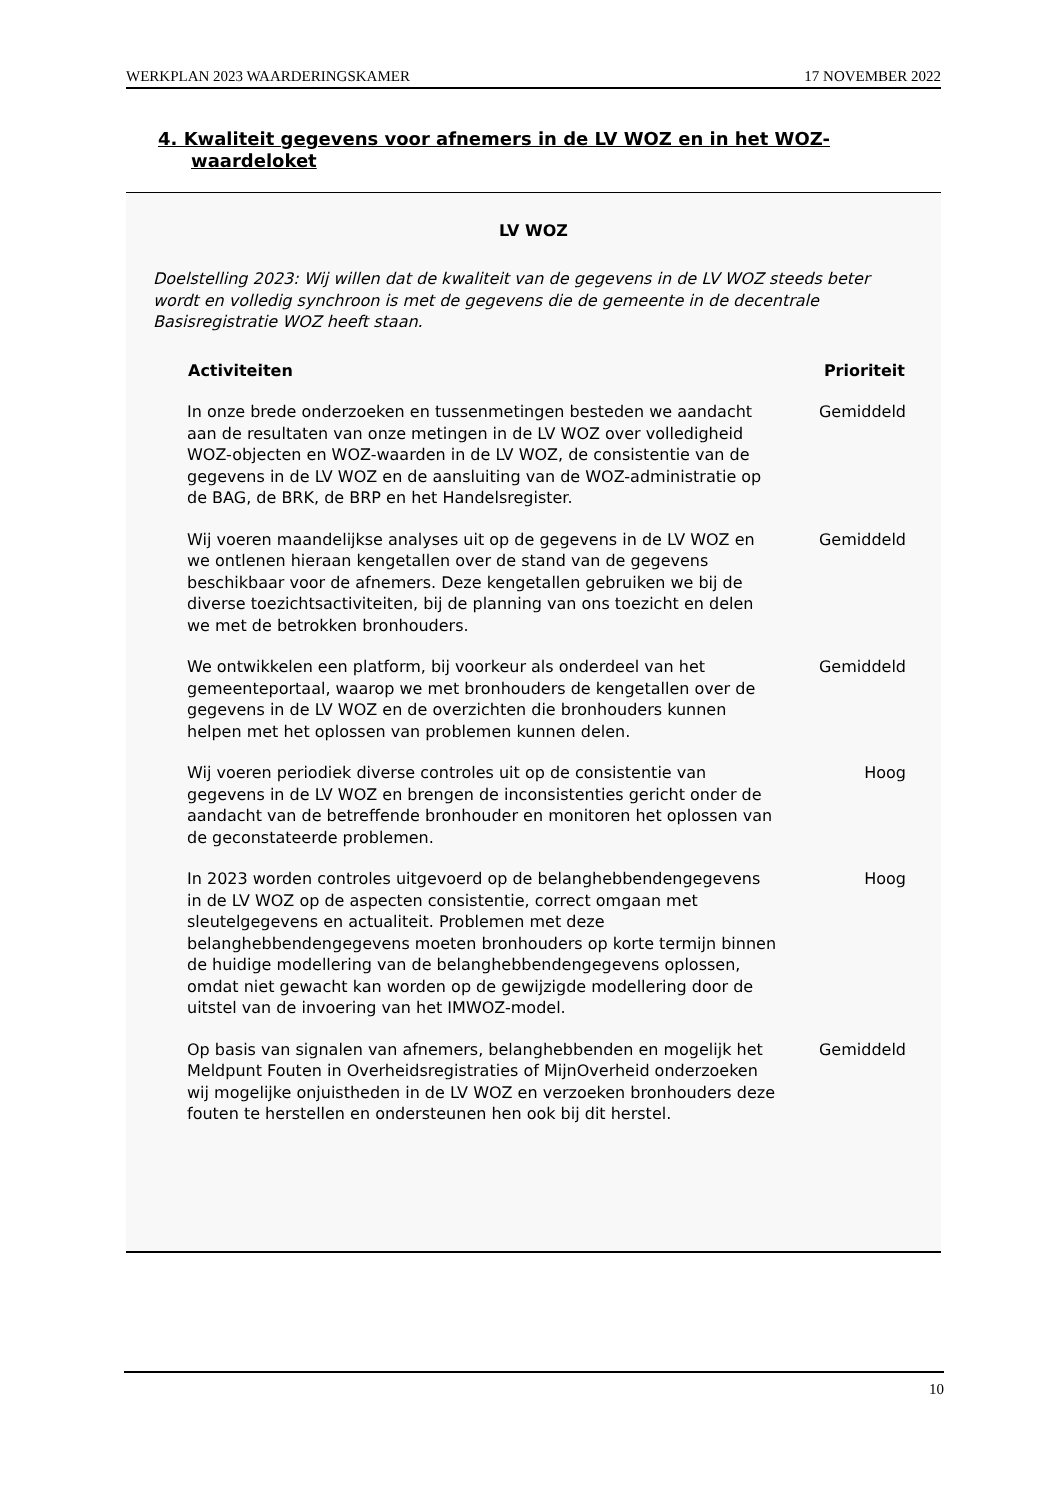WERKPLAN 2023 WAARDERINGSKAMER 17 NOVEMBER 2022
4. Kwaliteit gegevens voor afnemers in de LV WOZ en in het WOZ-
waardeloket
LV WOZ
Doelstelling 2023: Wij willen dat de kwaliteit van de gegevens in de LV WOZ steeds beter wordt en volledig synchroon is met de gegevens die de gemeente in de decentrale Basisregistratie WOZ heeft staan.
| Activiteiten | Prioriteit |
| --- | --- |
| In onze brede onderzoeken en tussenmetingen besteden we aandacht aan de resultaten van onze metingen in de LV WOZ over volledigheid WOZ-objecten en WOZ-waarden in de LV WOZ, de consistentie van de gegevens in de LV WOZ en de aansluiting van de WOZ-administratie op de BAG, de BRK, de BRP en het Handelsregister. | Gemiddeld |
| Wij voeren maandelijkse analyses uit op de gegevens in de LV WOZ en we ontlenen hieraan kengetallen over de stand van de gegevens beschikbaar voor de afnemers. Deze kengetallen gebruiken we bij de diverse toezichtsactiviteiten, bij de planning van ons toezicht en delen we met de betrokken bronhouders. | Gemiddeld |
| We ontwikkelen een platform, bij voorkeur als onderdeel van het gemeenteportaal, waarop we met bronhouders de kengetallen over de gegevens in de LV WOZ en de overzichten die bronhouders kunnen helpen met het oplossen van problemen kunnen delen. | Gemiddeld |
| Wij voeren periodiek diverse controles uit op de consistentie van gegevens in de LV WOZ en brengen de inconsistenties gericht onder de aandacht van de betreffende bronhouder en monitoren het oplossen van de geconstateerde problemen. | Hoog |
| In 2023 worden controles uitgevoerd op de belanghebbendengegevens in de LV WOZ op de aspecten consistentie, correct omgaan met sleutelgegevens en actualiteit. Problemen met deze belanghebbendengegevens moeten bronhouders op korte termijn binnen de huidige modellering van de belanghebbendengegevens oplossen, omdat niet gewacht kan worden op de gewijzigde modellering door de uitstel van de invoering van het IMWOZ-model. | Hoog |
| Op basis van signalen van afnemers, belanghebbenden en mogelijk het Meldpunt Fouten in Overheidsregistraties of MijnOverheid onderzoeken wij mogelijke onjuistheden in de LV WOZ en verzoeken bronhouders deze fouten te herstellen en ondersteunen hen ook bij dit herstel. | Gemiddeld |
10